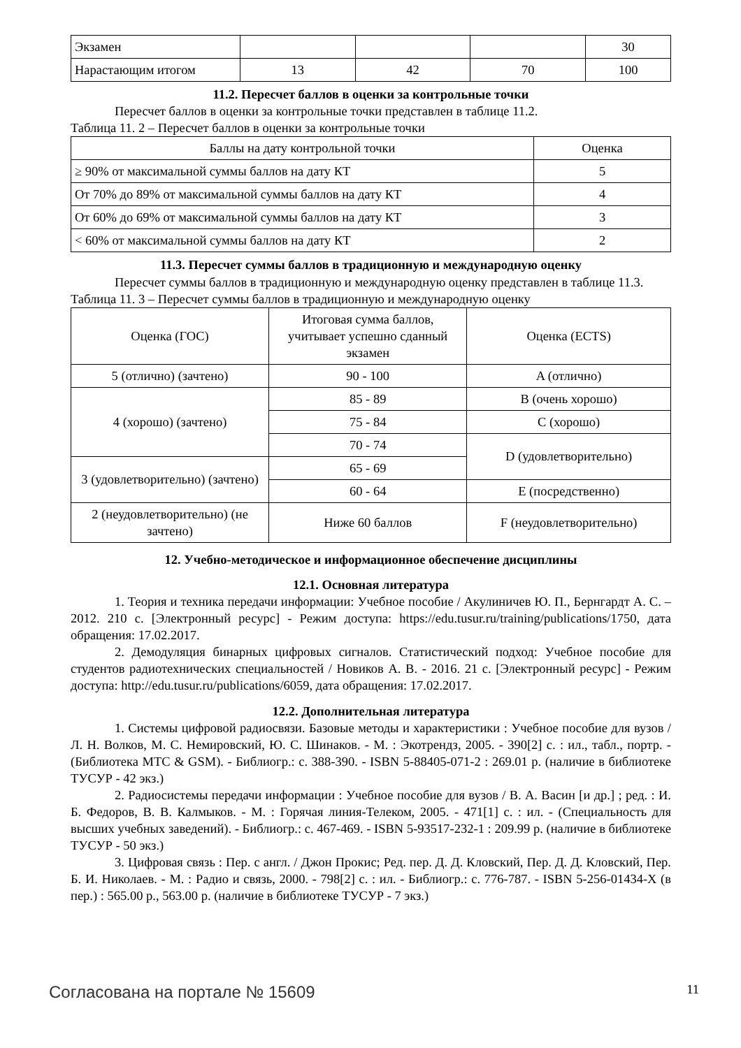| Экзамен | | | | 30 |
| Нарастающим итогом | 13 | 42 | 70 | 100 |
11.2. Пересчет баллов в оценки за контрольные точки
Пересчет баллов в оценки за контрольные точки представлен в таблице 11.2.
Таблица 11. 2 – Пересчет баллов в оценки за контрольные точки
| Баллы на дату контрольной точки | Оценка |
| ≥ 90% от максимальной суммы баллов на дату КТ | 5 |
| От 70% до 89% от максимальной суммы баллов на дату КТ | 4 |
| От 60% до 69% от максимальной суммы баллов на дату КТ | 3 |
| < 60% от максимальной суммы баллов на дату КТ | 2 |
11.3. Пересчет суммы баллов в традиционную и международную оценку
Пересчет суммы баллов в традиционную и международную оценку представлен в таблице 11.3.
Таблица 11. 3 – Пересчет суммы баллов в традиционную и международную оценку
| Оценка (ГОС) | Итоговая сумма баллов, учитывает успешно сданный экзамен | Оценка (ECTS) |
| 5 (отлично) (зачтено) | 90 - 100 | A (отлично) |
| 4 (хорошо) (зачтено) | 85 - 89 | B (очень хорошо) |
| | 75 - 84 | C (хорошо) |
| | 70 - 74 | D (удовлетворительно) |
| 3 (удовлетворительно) (зачтено) | 65 - 69 | |
| | 60 - 64 | E (посредственно) |
| 2 (неудовлетворительно) (не зачтено) | Ниже 60 баллов | F (неудовлетворительно) |
12. Учебно-методическое и информационное обеспечение дисциплины
12.1. Основная литература
1. Теория и техника передачи информации: Учебное пособие / Акулиничев Ю. П., Бернгардт А. С. – 2012. 210 с. [Электронный ресурс] - Режим доступа: https://edu.tusur.ru/training/publications/1750, дата обращения: 17.02.2017.
2. Демодуляция бинарных цифровых сигналов. Статистический подход: Учебное пособие для студентов радиотехнических специальностей / Новиков А. В. - 2016. 21 с. [Электронный ресурс] - Режим доступа: http://edu.tusur.ru/publications/6059, дата обращения: 17.02.2017.
12.2. Дополнительная литература
1. Системы цифровой радиосвязи. Базовые методы и характеристики : Учебное пособие для вузов / Л. Н. Волков, М. С. Немировский, Ю. С. Шинаков. - М. : Экотрендз, 2005. - 390[2] с. : ил., табл., портр. - (Библиотека МТС & GSM). - Библиогр.: с. 388-390. - ISBN 5-88405-071-2 : 269.01 р. (наличие в библиотеке ТУСУР - 42 экз.)
2. Радиосистемы передачи информации : Учебное пособие для вузов / В. А. Васин [и др.] ; ред. : И. Б. Федоров, В. В. Калмыков. - М. : Горячая линия-Телеком, 2005. - 471[1] с. : ил. - (Специальность для высших учебных заведений). - Библиогр.: с. 467-469. - ISBN 5-93517-232-1 : 209.99 р. (наличие в библиотеке ТУСУР - 50 экз.)
3. Цифровая связь : Пер. с англ. / Джон Прокис; Ред. пер. Д. Д. Кловский, Пер. Д. Д. Кловский, Пер. Б. И. Николаев. - М. : Радио и связь, 2000. - 798[2] с. : ил. - Библиогр.: с. 776-787. - ISBN 5-256-01434-X (в пер.) : 565.00 р., 563.00 р. (наличие в библиотеке ТУСУР - 7 экз.)
Согласована на портале № 15609 11